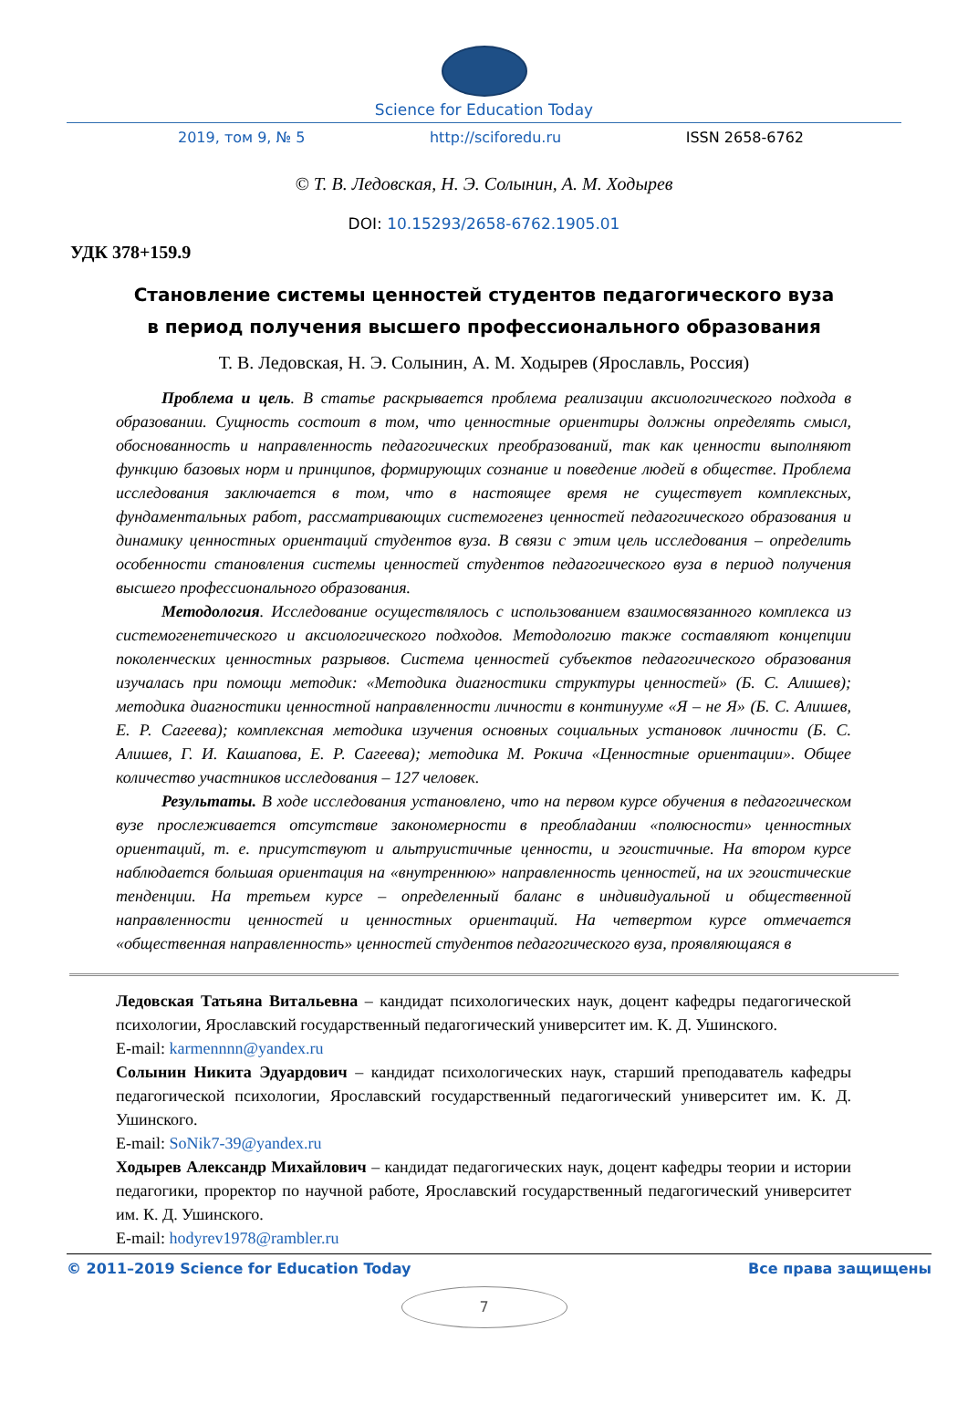Science for Education Today
2019, том 9, № 5 http://sciforedu.ru ISSN 2658-6762
© Т. В. Ледовская, Н. Э. Солынин, А. М. Ходырев
DOI: 10.15293/2658-6762.1905.01
УДК 378+159.9
Становление системы ценностей студентов педагогического вуза
в период получения высшего профессионального образования
Т. В. Ледовская, Н. Э. Солынин, А. М. Ходырев (Ярославль, Россия)
Проблема и цель. В статье раскрывается проблема реализации аксиологического подхода в образовании. Сущность состоит в том, что ценностные ориентиры должны определять смысл, обоснованность и направленность педагогических преобразований, так как ценности выполняют функцию базовых норм и принципов, формирующих сознание и поведение людей в обществе. Проблема исследования заключается в том, что в настоящее время не существует комплексных, фундаментальных работ, рассматривающих системогенез ценностей педагогического образования и динамику ценностных ориентаций студентов вуза. В связи с этим цель исследования – определить особенности становления системы ценностей студентов педагогического вуза в период получения высшего профессионального образования.
Методология. Исследование осуществлялось с использованием взаимосвязанного комплекса из системогенетического и аксиологического подходов. Методологию также составляют концепции поколенческих ценностных разрывов. Система ценностей субъектов педагогического образования изучалась при помощи методик: «Методика диагностики структуры ценностей» (Б. С. Алишев); методика диагностики ценностной направленности личности в континууме «Я – не Я» (Б. С. Алишев, Е. Р. Сагеева); комплексная методика изучения основных социальных установок личности (Б. С. Алишев, Г. И. Кашапова, Е. Р. Сагеева); методика М. Рокича «Ценностные ориентации». Общее количество участников исследования – 127 человек.
Результаты. В ходе исследования установлено, что на первом курсе обучения в педагогическом вузе прослеживается отсутствие закономерности в преобладании «полюсности» ценностных ориентаций, т. е. присутствуют и альтруистичные ценности, и эгоистичные. На втором курсе наблюдается большая ориентация на «внутреннюю» направленность ценностей, на их эгоистические тенденции. На третьем курсе – определенный баланс в индивидуальной и общественной направленности ценностей и ценностных ориентаций. На четвертом курсе отмечается «общественная направленность» ценностей студентов педагогического вуза, проявляющаяся в
Ледовская Татьяна Витальевна – кандидат психологических наук, доцент кафедры педагогической психологии, Ярославский государственный педагогический университет им. К. Д. Ушинского.
E-mail: karmennnn@yandex.ru
Солынин Никита Эдуардович – кандидат психологических наук, старший преподаватель кафедры педагогической психологии, Ярославский государственный педагогический университет им. К. Д. Ушинского.
E-mail: SoNik7-39@yandex.ru
Ходырев Александр Михайлович – кандидат педагогических наук, доцент кафедры теории и истории педагогики, проректор по научной работе, Ярославский государственный педагогический университет им. К. Д. Ушинского.
E-mail: hodyrev1978@rambler.ru
© 2011–2019 Science for Education Today Все права защищены
7